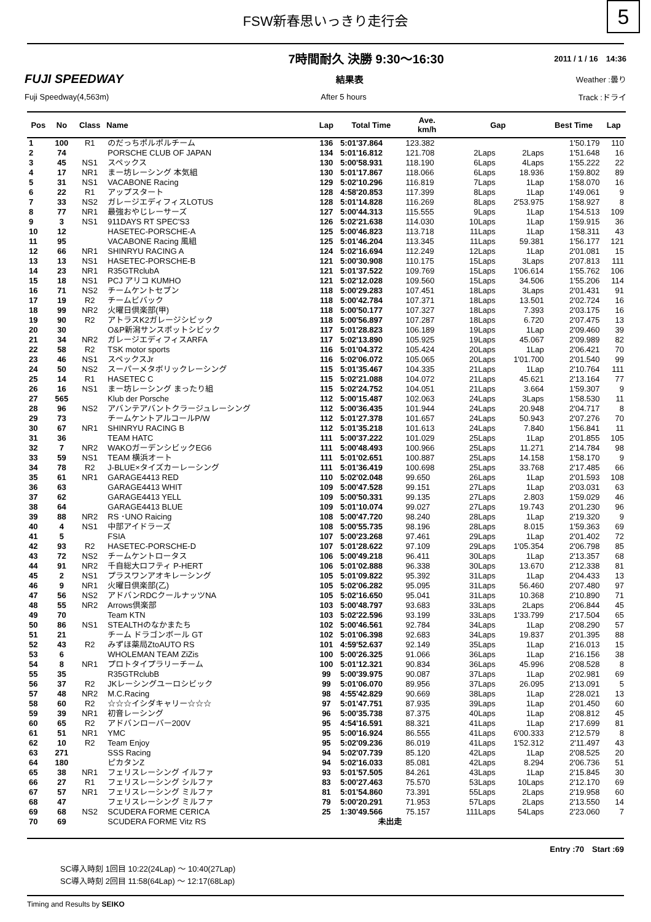FSW新春思いっきり走行会
5
7時間耐久 決勝 9:30〜16:30 2011 / 1 / 16　14:36
FUJI SPEEDWAY 結果表 Weather :曇り
Fuji Speedway(4,563m) After 5 hours Track :ドライ
| Pos | No | Class | Name | Lap | Total Time | Ave. km/h | Gap | | Best Time | Lap |
| --- | --- | --- | --- | --- | --- | --- | --- | --- | --- | --- |
| 1 | 100 | R1 | のだっちポルポルチーム | 136 | 5:01'37.864 | 123.382 | | | 1'50.179 | 110 |
| 2 | 74 | | PORSCHE CLUB OF JAPAN | 134 | 5:01'16.812 | 121.708 | 2Laps | 2Laps | 1'51.648 | 16 |
| 3 | 45 | NS1 | スペックス | 130 | 5:00'58.931 | 118.190 | 6Laps | 4Laps | 1'55.222 | 22 |
| 4 | 17 | NR1 | まー坊レーシング 本気組 | 130 | 5:01'17.867 | 118.066 | 6Laps | 18.936 | 1'59.802 | 89 |
| 5 | 31 | NS1 | VACABONE Racing | 129 | 5:02'10.296 | 116.819 | 7Laps | 1Lap | 1'58.070 | 16 |
| 6 | 22 | R1 | アップスタート | 128 | 4:58'20.853 | 117.399 | 8Laps | 1Lap | 1'49.061 | 9 |
| 7 | 33 | NS2 | ガレージエディフィスLOTUS | 128 | 5:01'14.828 | 116.269 | 8Laps | 2'53.975 | 1'58.927 | 8 |
| 8 | 77 | NR1 | 最強おやじレーサーズ | 127 | 5:00'44.313 | 115.555 | 9Laps | 1Lap | 1'54.513 | 109 |
| 9 | 3 | NS1 | 911DAYS RT SPEC'S3 | 126 | 5:02'21.638 | 114.030 | 10Laps | 1Lap | 1'59.915 | 36 |
| 10 | 12 | | HASETEC-PORSCHE-A | 125 | 5:00'46.823 | 113.718 | 11Laps | 1Lap | 1'58.311 | 43 |
| 11 | 95 | | VACABONE Racing 風組 | 125 | 5:01'46.204 | 113.345 | 11Laps | 59.381 | 1'56.177 | 121 |
| 12 | 66 | NR1 | SHINRYU RACING A | 124 | 5:02'16.694 | 112.249 | 12Laps | 1Lap | 2'01.081 | 15 |
| 13 | 13 | NS1 | HASETEC-PORSCHE-B | 121 | 5:00'30.908 | 110.175 | 15Laps | 3Laps | 2'07.813 | 111 |
| 14 | 23 | NR1 | R35GTRclubA | 121 | 5:01'37.522 | 109.769 | 15Laps | 1'06.614 | 1'55.762 | 106 |
| 15 | 18 | NS1 | PCJ アリコ KUMHO | 121 | 5:02'12.028 | 109.560 | 15Laps | 34.506 | 1'55.206 | 114 |
| 16 | 71 | NS2 | チームケントセブン | 118 | 5:00'29.283 | 107.451 | 18Laps | 3Laps | 2'01.431 | 91 |
| 17 | 19 | R2 | チームビバック | 118 | 5:00'42.784 | 107.371 | 18Laps | 13.501 | 2'02.724 | 16 |
| 18 | 99 | NR2 | 火曜日倶楽部(甲) | 118 | 5:00'50.177 | 107.327 | 18Laps | 7.393 | 2'03.175 | 16 |
| 19 | 90 | R2 | アトラスK2ガレージシビック | 118 | 5:00'56.897 | 107.287 | 18Laps | 6.720 | 2'07.475 | 13 |
| 20 | 30 | | O&P新潟サンスポットシビック | 117 | 5:01'28.823 | 106.189 | 19Laps | 1Lap | 2'09.460 | 39 |
| 21 | 34 | NR2 | ガレージエディフィスARFA | 117 | 5:02'13.890 | 105.925 | 19Laps | 45.067 | 2'09.989 | 82 |
| 22 | 58 | R2 | TSK motor sports | 116 | 5:01'04.372 | 105.424 | 20Laps | 1Lap | 2'06.421 | 70 |
| 23 | 46 | NS1 | スペックスJr | 116 | 5:02'06.072 | 105.065 | 20Laps | 1'01.700 | 2'01.540 | 99 |
| 24 | 50 | NS2 | スーパーメタボリックレーシング | 115 | 5:01'35.467 | 104.335 | 21Laps | 1Lap | 2'10.764 | 111 |
| 25 | 14 | R1 | HASETEC C | 115 | 5:02'21.088 | 104.072 | 21Laps | 45.621 | 2'13.164 | 77 |
| 26 | 16 | NS1 | まー坊レーシング まったり組 | 115 | 5:02'24.752 | 104.051 | 21Laps | 3.664 | 1'59.307 | 9 |
| 27 | 565 | | Klub der Porsche | 112 | 5:00'15.487 | 102.063 | 24Laps | 3Laps | 1'58.530 | 11 |
| 28 | 96 | NS2 | アバンテアバントクラージュレーシング | 112 | 5:00'36.435 | 101.944 | 24Laps | 20.948 | 2'04.717 | 8 |
| 29 | 73 | | チームケントアルコールP/W | 112 | 5:01'27.378 | 101.657 | 24Laps | 50.943 | 2'07.276 | 70 |
| 30 | 67 | NR1 | SHINRYU RACING B | 112 | 5:01'35.218 | 101.613 | 24Laps | 7.840 | 1'56.841 | 11 |
| 31 | 36 | | TEAM HATC | 111 | 5:00'37.222 | 101.029 | 25Laps | 1Lap | 2'01.855 | 105 |
| 32 | 7 | NR2 | WAKOガーデンシビックEG6 | 111 | 5:00'48.493 | 100.966 | 25Laps | 11.271 | 2'14.784 | 98 |
| 33 | 59 | NS1 | TEAM 横浜オート | 111 | 5:01'02.651 | 100.887 | 25Laps | 14.158 | 1'58.170 | 9 |
| 34 | 78 | R2 | J-BLUE×タイズカーレーシング | 111 | 5:01'36.419 | 100.698 | 25Laps | 33.768 | 2'17.485 | 66 |
| 35 | 61 | NR1 | GARAGE4413 RED | 110 | 5:02'02.048 | 99.650 | 26Laps | 1Lap | 2'01.593 | 108 |
| 36 | 63 | | GARAGE4413 WHIT | 109 | 5:00'47.528 | 99.151 | 27Laps | 1Lap | 2'03.031 | 63 |
| 37 | 62 | | GARAGE4413 YELL | 109 | 5:00'50.331 | 99.135 | 27Laps | 2.803 | 1'59.029 | 46 |
| 38 | 64 | | GARAGE4413 BLUE | 109 | 5:01'10.074 | 99.027 | 27Laps | 19.743 | 2'01.230 | 96 |
| 39 | 88 | NR2 | RS ･UNO Raicing | 108 | 5:00'47.720 | 98.240 | 28Laps | 1Lap | 2'19.320 | 9 |
| 40 | 4 | NS1 | 中部アイドラーズ | 108 | 5:00'55.735 | 98.196 | 28Laps | 8.015 | 1'59.363 | 69 |
| 41 | 5 | | FSIA | 107 | 5:00'23.268 | 97.461 | 29Laps | 1Lap | 2'01.402 | 72 |
| 42 | 93 | R2 | HASETEC-PORSCHE-D | 107 | 5:01'28.622 | 97.109 | 29Laps | 1'05.354 | 2'06.798 | 85 |
| 43 | 72 | NS2 | チームケントロータス | 106 | 5:00'49.218 | 96.411 | 30Laps | 1Lap | 2'13.357 | 68 |
| 44 | 91 | NR2 | 千自総大ロフティ P-HERT | 106 | 5:01'02.888 | 96.338 | 30Laps | 13.670 | 2'12.338 | 81 |
| 45 | 2 | NS1 | プラスワンアオキレーシング | 105 | 5:01'09.822 | 95.392 | 31Laps | 1Lap | 2'04.433 | 13 |
| 46 | 9 | NR1 | 火曜日倶楽部(乙) | 105 | 5:02'06.282 | 95.095 | 31Laps | 56.460 | 2'07.480 | 97 |
| 47 | 56 | NS2 | アドバンRDCクールナッツNA | 105 | 5:02'16.650 | 95.041 | 31Laps | 10.368 | 2'10.890 | 71 |
| 48 | 55 | NR2 | Arrows倶楽部 | 103 | 5:00'48.797 | 93.683 | 33Laps | 2Laps | 2'06.844 | 45 |
| 49 | 70 | | Team KTN | 103 | 5:02'22.596 | 93.199 | 33Laps | 1'33.799 | 2'17.504 | 65 |
| 50 | 86 | NS1 | STEALTHのなかまたち | 102 | 5:00'46.561 | 92.784 | 34Laps | 1Lap | 2'08.290 | 57 |
| 51 | 21 | | チーム ドラゴンボール GT | 102 | 5:01'06.398 | 92.683 | 34Laps | 19.837 | 2'01.395 | 88 |
| 52 | 43 | R2 | みずほ薬局ZtoAUTO RS | 101 | 4:59'52.637 | 92.149 | 35Laps | 1Lap | 2'16.013 | 15 |
| 53 | 6 | | WHOLEMAN TEAM ZiZis | 100 | 5:00'26.325 | 91.066 | 36Laps | 1Lap | 2'16.156 | 38 |
| 54 | 8 | NR1 | プロトタイプラリーチーム | 100 | 5:01'12.321 | 90.834 | 36Laps | 45.996 | 2'08.528 | 8 |
| 55 | 35 | | R35GTRclubB | 99 | 5:00'39.975 | 90.087 | 37Laps | 1Lap | 2'02.981 | 69 |
| 56 | 37 | R2 | JKレーシングユーロシビック | 99 | 5:01'06.070 | 89.956 | 37Laps | 26.095 | 2'13.091 | 5 |
| 57 | 48 | NR2 | M.C.Racing | 98 | 4:55'42.829 | 90.669 | 38Laps | 1Lap | 2'28.021 | 13 |
| 58 | 60 | R2 | ☆☆☆イシダキャリー☆☆☆ | 97 | 5:01'47.751 | 87.935 | 39Laps | 1Lap | 2'01.450 | 60 |
| 59 | 39 | NR1 | 初音レーシング | 96 | 5:00'35.738 | 87.375 | 40Laps | 1Lap | 2'08.812 | 45 |
| 60 | 65 | R2 | アドバンローバー200V | 95 | 4:54'16.591 | 88.321 | 41Laps | 1Lap | 2'17.699 | 81 |
| 61 | 51 | NR1 | YMC | 95 | 5:00'16.924 | 86.555 | 41Laps | 6'00.333 | 2'12.579 | 8 |
| 62 | 10 | R2 | Team Enjoy | 95 | 5:02'09.236 | 86.019 | 41Laps | 1'52.312 | 2'11.497 | 43 |
| 63 | 271 | | SSS Racing | 94 | 5:02'07.739 | 85.120 | 42Laps | 1Lap | 2'08.525 | 20 |
| 64 | 180 | | ピカタンZ | 94 | 5:02'16.033 | 85.081 | 42Laps | 8.294 | 2'06.736 | 51 |
| 65 | 38 | NR1 | フェリスレーシング イルファ | 93 | 5:01'57.505 | 84.261 | 43Laps | 1Lap | 2'15.845 | 30 |
| 66 | 27 | R1 | フェリスレーシング シルファ | 83 | 5:00'27.463 | 75.570 | 53Laps | 10Laps | 2'12.170 | 69 |
| 67 | 57 | NR1 | フェリスレーシング ミルファ | 81 | 5:01'54.860 | 73.391 | 55Laps | 2Laps | 2'19.958 | 60 |
| 68 | 47 | | フェリスレーシング ミルファ | 79 | 5:00'20.291 | 71.953 | 57Laps | 2Laps | 2'13.550 | 14 |
| 69 | 68 | NS2 | SCUDERA FORME CERICA | 25 | 1:30'49.566 | 75.157 | 111Laps | 54Laps | 2'23.060 | 7 |
| 70 | 69 | | SCUDERA FORME Vitz RS | | 未出走 | | | | | |
Entry :70　Start :69
SC導入時刻 1回目 10:22(24Lap) 〜 10:40(27Lap)
SC導入時刻 2回目 11:58(64Lap) 〜 12:17(68Lap)
Timing and Results by SEIKO